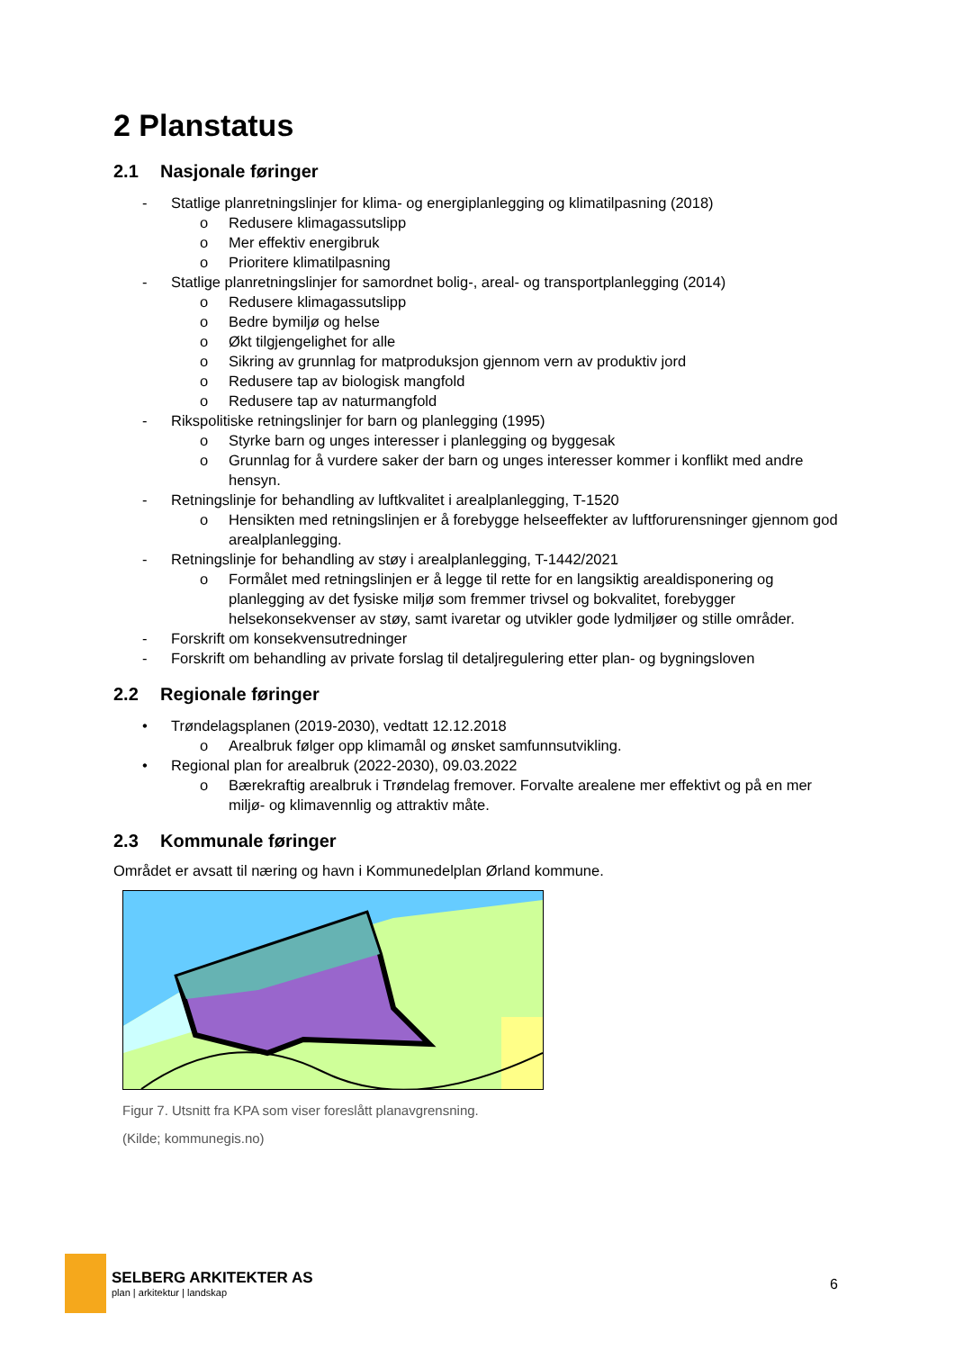2 Planstatus
2.1 Nasjonale føringer
- Statlige planretningslinjer for klima- og energiplanlegging og klimatilpasning (2018)
o Redusere klimagassutslipp
o Mer effektiv energibruk
o Prioritere klimatilpasning
- Statlige planretningslinjer for samordnet bolig-, areal- og transportplanlegging (2014)
o Redusere klimagassutslipp
o Bedre bymiljø og helse
o Økt tilgjengelighet for alle
o Sikring av grunnlag for matproduksjon gjennom vern av produktiv jord
o Redusere tap av biologisk mangfold
o Redusere tap av naturmangfold
- Rikspolitiske retningslinjer for barn og planlegging (1995)
o Styrke barn og unges interesser i planlegging og byggesak
o Grunnlag for å vurdere saker der barn og unges interesser kommer i konflikt med andre hensyn.
- Retningslinje for behandling av luftkvalitet i arealplanlegging, T-1520
o Hensikten med retningslinjen er å forebygge helseeffekter av luftforurensninger gjennom god arealplanlegging.
- Retningslinje for behandling av støy i arealplanlegging, T-1442/2021
o Formålet med retningslinjen er å legge til rette for en langsiktig arealdisponering og planlegging av det fysiske miljø som fremmer trivsel og bokvalitet, forebygger helsekonsekvenser av støy, samt ivaretar og utvikler gode lydmiljøer og stille områder.
- Forskrift om konsekvensutredninger
- Forskrift om behandling av private forslag til detaljregulering etter plan- og bygningsloven
2.2 Regionale føringer
• Trøndelagsplanen (2019-2030), vedtatt 12.12.2018
o Arealbruk følger opp klimamål og ønsket samfunnsutvikling.
• Regional plan for arealbruk (2022-2030), 09.03.2022
o Bærekraftig arealbruk i Trøndelag fremover. Forvalte arealene mer effektivt og på en mer miljø- og klimavennlig og attraktiv måte.
2.3 Kommunale føringer
Området er avsatt til næring og havn i Kommunedelplan Ørland kommune.
Figur 7. Utsnitt fra KPA som viser foreslått planavgrensning.
(Kilde; kommunegis.no)
SELBERG ARKITEKTER AS
plan | arkitektur | landskap
6